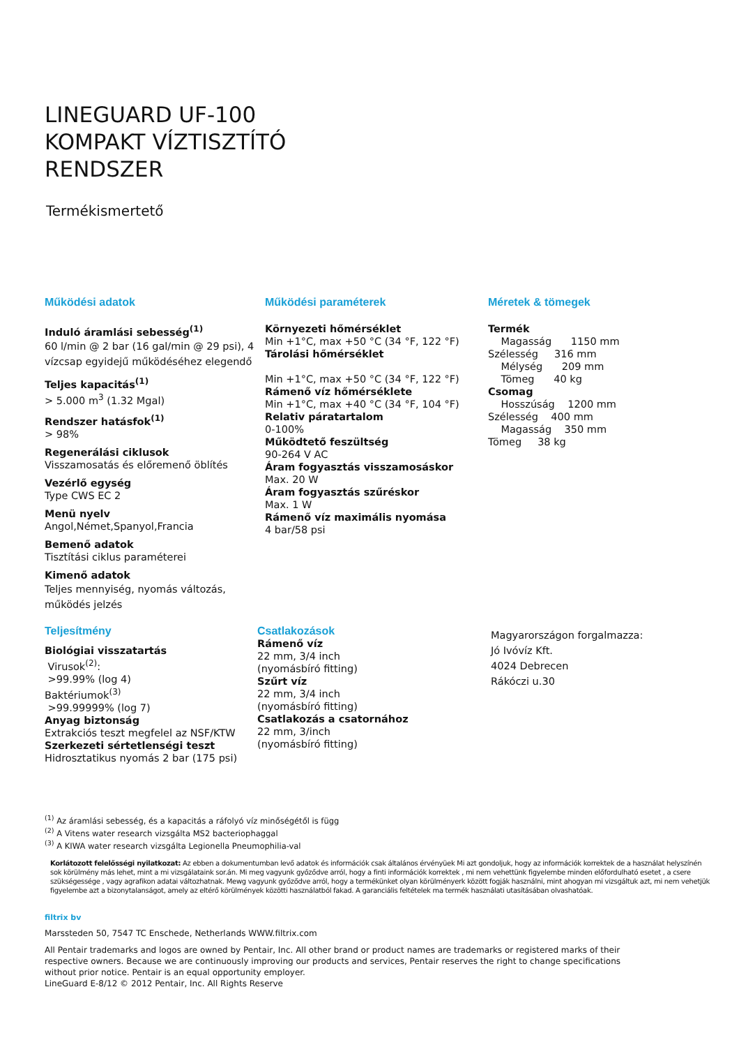LINEGUARD UF-100
KOMPAKT VÍZTISZTÍTÓ
RENDSZER
Termékismertető
Működési adatok
Induló áramlási sebesség<sup>(1)</sup>
60 l/min @ 2 bar (16 gal/min @ 29 psi), 4 vízcsap egyidejű működéséhez elegendő
Teljes kapacitás<sup>(1)</sup>
> 5.000 m<sup>3</sup> (1.32 Mgal)
Rendszer hatásfok<sup>(1)</sup>
> 98%
Regenerálási ciklusok
Visszamosatás és előremenő öblítés
Vezérlő egység
Type CWS EC 2
Menü nyelv
Angol,Német,Spanyol,Francia
Bemenő adatok
Tisztítási ciklus paraméterei
Kimenő adatok
Teljes mennyiség, nyomás változás, működés jelzés
Működési paraméterek
Környezeti hőmérséklet
Min +1°C, max +50 °C (34 °F, 122 °F)
Tárolási hőmérséklet
Min +1°C, max +50 °C (34 °F, 122 °F)
Rámenő víz hőmérséklete
Min +1°C, max +40 °C (34 °F, 104 °F)
Relativ páratartalom
0-100%
Működtető feszültség
90-264 V AC
Áram fogyasztás visszamosáskor
Max. 20 W
Áram fogyasztás szűréskor
Max. 1 W
Rámenő víz maximális nyomása
4 bar/58 psi
Méretek & tömegek
Termék
Magasság 1150 mm
Szélesség 316 mm
Mélység 209 mm
Tömeg 40 kg
Csomag
Hosszúság 1200 mm
Szélesség 400 mm
Magasság 350 mm
Tömeg 38 kg
Teljesítmény
Biológiai visszatartás
Virusok<sup>(2)</sup>:
>99.99% (log 4)
Baktériumok<sup>(3)</sup>
>99.99999% (log 7)
Anyag biztonság
Extrakciós teszt megfelel az NSF/KTW
Szerkezeti sértetlenségi teszt
Hidrosztatikus nyomás 2 bar (175 psi)
Csatlakozások
Rámenő víz
22 mm, 3/4 inch
(nyomásbíró fitting)
Szűrt víz
22 mm, 3/4 inch
(nyomásbíró fitting)
Csatlakozás a csatornához
22 mm, 3/inch
(nyomásbíró fitting)
Magyarországon forgalmazza:
Jó Ivóvíz Kft.
4024 Debrecen
Rákóczi u.30
<sup>(1)</sup> Az áramlási sebesség, és a kapacitás a ráfolyó víz minőségétől is függ
<sup>(2)</sup> A Vitens water research vizsgálta MS2 bacteriophaggal
<sup>(3)</sup> A KIWA water research vizsgálta Legionella Pneumophilia-val
Korlátozott felelősségi nyilatkozat: Az ebben a dokumentumban levő adatok és információk csak általános érvényüek Mi azt gondoljuk, hogy az információk korrektek de a használat helyszínén sok körülmény más lehet, mint a mi vizsgálataink sor.án. Mi meg vagyunk győződve arról, hogy a finti információk korrektek , mi nem vehettünk figyelembe minden előfordulható esetet , a csere szükségessége , vagy agrafikon adatai változhatnak. Mewg vagyunk győződve arról, hogy a termékünket olyan körülményerk között fogják használni, mint ahogyan mi vizsgáltuk azt, mi nem vehetjük figyelembe azt a bizonytalanságot, amely az eltérő körülmények közötti használatból fakad. A garanciális feltételek ma termék használati utasításában olvashatóak.
filtrix bv
Marssteden 50, 7547 TC Enschede, Netherlands WWW.filtrix.com
All Pentair trademarks and logos are owned by Pentair, Inc. All other brand or product names are trademarks or registered marks of their respective owners. Because we are continuously improving our products and services, Pentair reserves the right to change specifications without prior notice. Pentair is an equal opportunity employer.
LineGuard E-8/12 © 2012 Pentair, Inc. All Rights Reserve